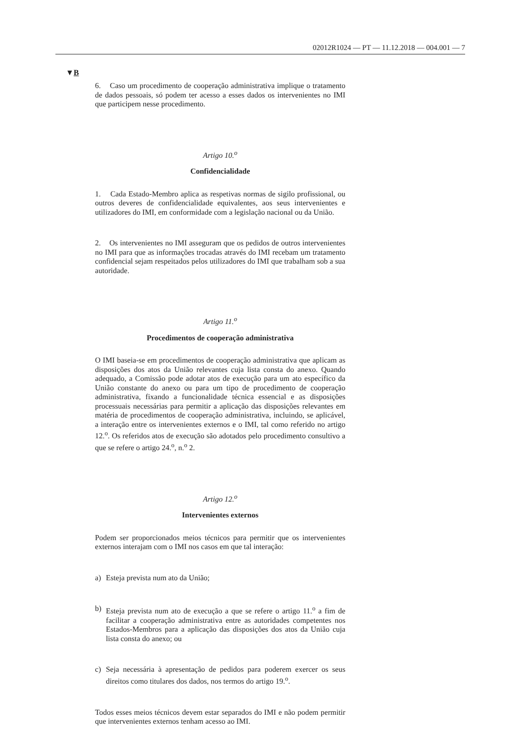02012R1024 — PT — 11.12.2018 — 004.001 — 7
▼B
6. Caso um procedimento de cooperação administrativa implique o tratamento de dados pessoais, só podem ter acesso a esses dados os intervenientes no IMI que participem nesse procedimento.
Artigo 10.<sup>o</sup>
Confidencialidade
1. Cada Estado-Membro aplica as respetivas normas de sigilo profissional, ou outros deveres de confidencialidade equivalentes, aos seus intervenientes e utilizadores do IMI, em conformidade com a legislação nacional ou da União.
2. Os intervenientes no IMI asseguram que os pedidos de outros intervenientes no IMI para que as informações trocadas através do IMI recebam um tratamento confidencial sejam respeitados pelos utilizadores do IMI que trabalham sob a sua autoridade.
Artigo 11.<sup>o</sup>
Procedimentos de cooperação administrativa
O IMI baseia-se em procedimentos de cooperação administrativa que aplicam as disposições dos atos da União relevantes cuja lista consta do anexo. Quando adequado, a Comissão pode adotar atos de execução para um ato específico da União constante do anexo ou para um tipo de procedimento de cooperação administrativa, fixando a funcionalidade técnica essencial e as disposições processuais necessárias para permitir a aplicação das disposições relevantes em matéria de procedimentos de cooperação administrativa, incluindo, se aplicável, a interação entre os intervenientes externos e o IMI, tal como referido no artigo 12.<sup>o</sup>. Os referidos atos de execução são adotados pelo procedimento consultivo a que se refere o artigo 24.<sup>o</sup>, n.<sup>o</sup> 2.
Artigo 12.<sup>o</sup>
Intervenientes externos
Podem ser proporcionados meios técnicos para permitir que os intervenientes externos interajam com o IMI nos casos em que tal interação:
a) Esteja prevista num ato da União;
b) Esteja prevista num ato de execução a que se refere o artigo 11.<sup>o</sup> a fim de facilitar a cooperação administrativa entre as autoridades competentes nos Estados-Membros para a aplicação das disposições dos atos da União cuja lista consta do anexo; ou
c) Seja necessária à apresentação de pedidos para poderem exercer os seus direitos como titulares dos dados, nos termos do artigo 19.<sup>o</sup>.
Todos esses meios técnicos devem estar separados do IMI e não podem permitir que intervenientes externos tenham acesso ao IMI.